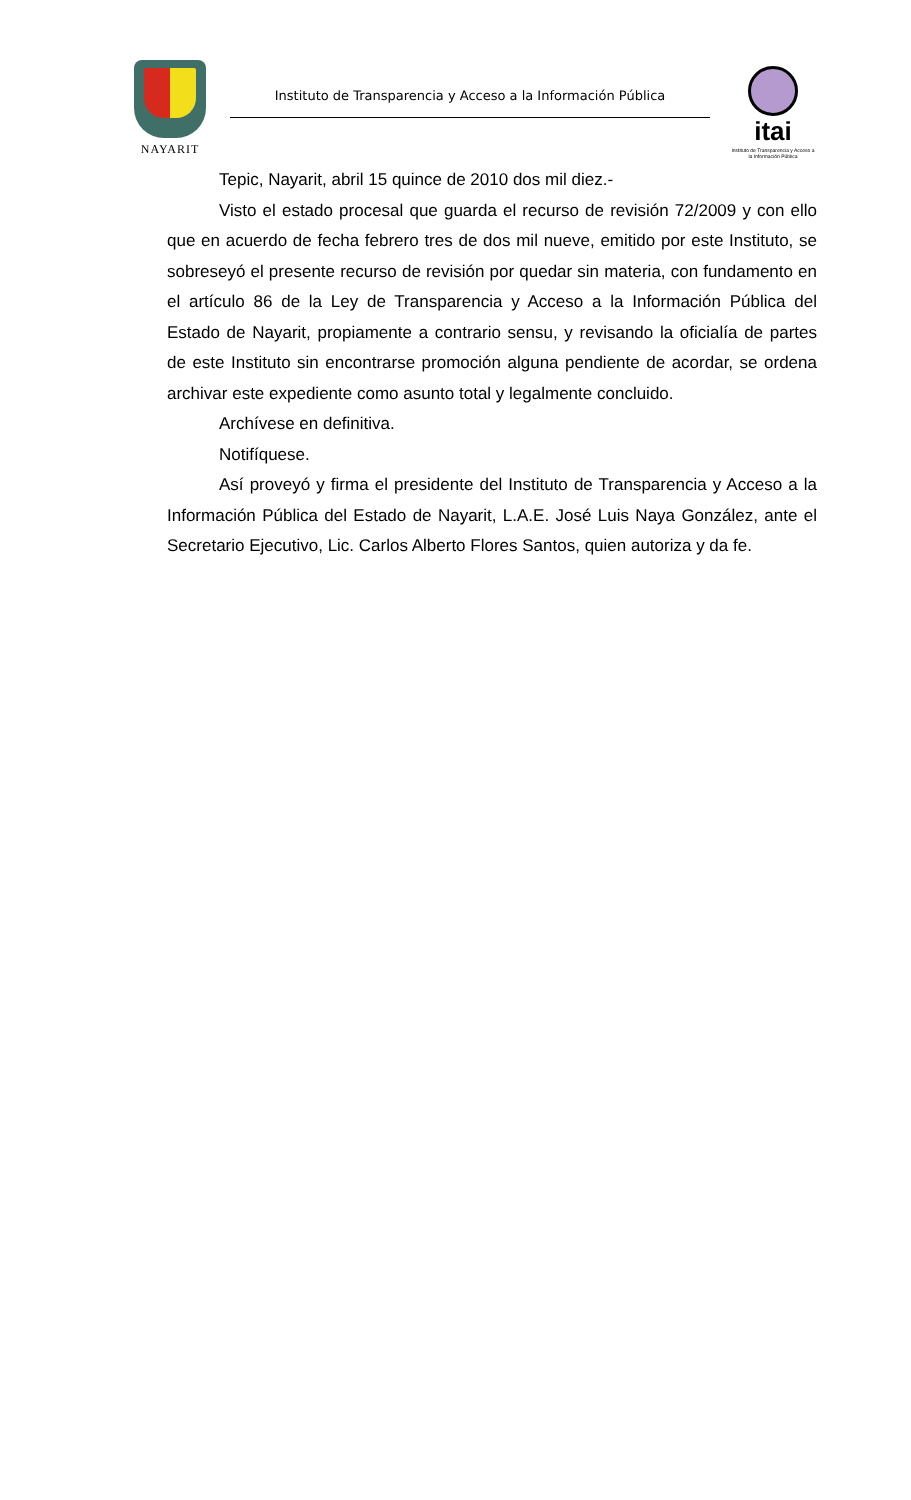NAYARIT
Instituto de Transparencia y Acceso a la Información Pública
itai
Instituto de Transparencia y Acceso a la Información Pública
Tepic, Nayarit, abril 15 quince de 2010 dos mil diez.-
Visto el estado procesal que guarda el recurso de revisión 72/2009 y con ello que en acuerdo de fecha febrero tres de dos mil nueve, emitido por este Instituto, se sobreseyó el presente recurso de revisión por quedar sin materia, con fundamento en el artículo 86 de la Ley de Transparencia y Acceso a la Información Pública del Estado de Nayarit, propiamente a contrario sensu, y revisando la oficialía de partes de este Instituto sin encontrarse promoción alguna pendiente de acordar, se ordena archivar este expediente como asunto total y legalmente concluido.
Archívese en definitiva.
Notifíquese.
Así proveyó y firma el presidente del Instituto de Transparencia y Acceso a la Información Pública del Estado de Nayarit, L.A.E. José Luis Naya González, ante el Secretario Ejecutivo, Lic. Carlos Alberto Flores Santos, quien autoriza y da fe.